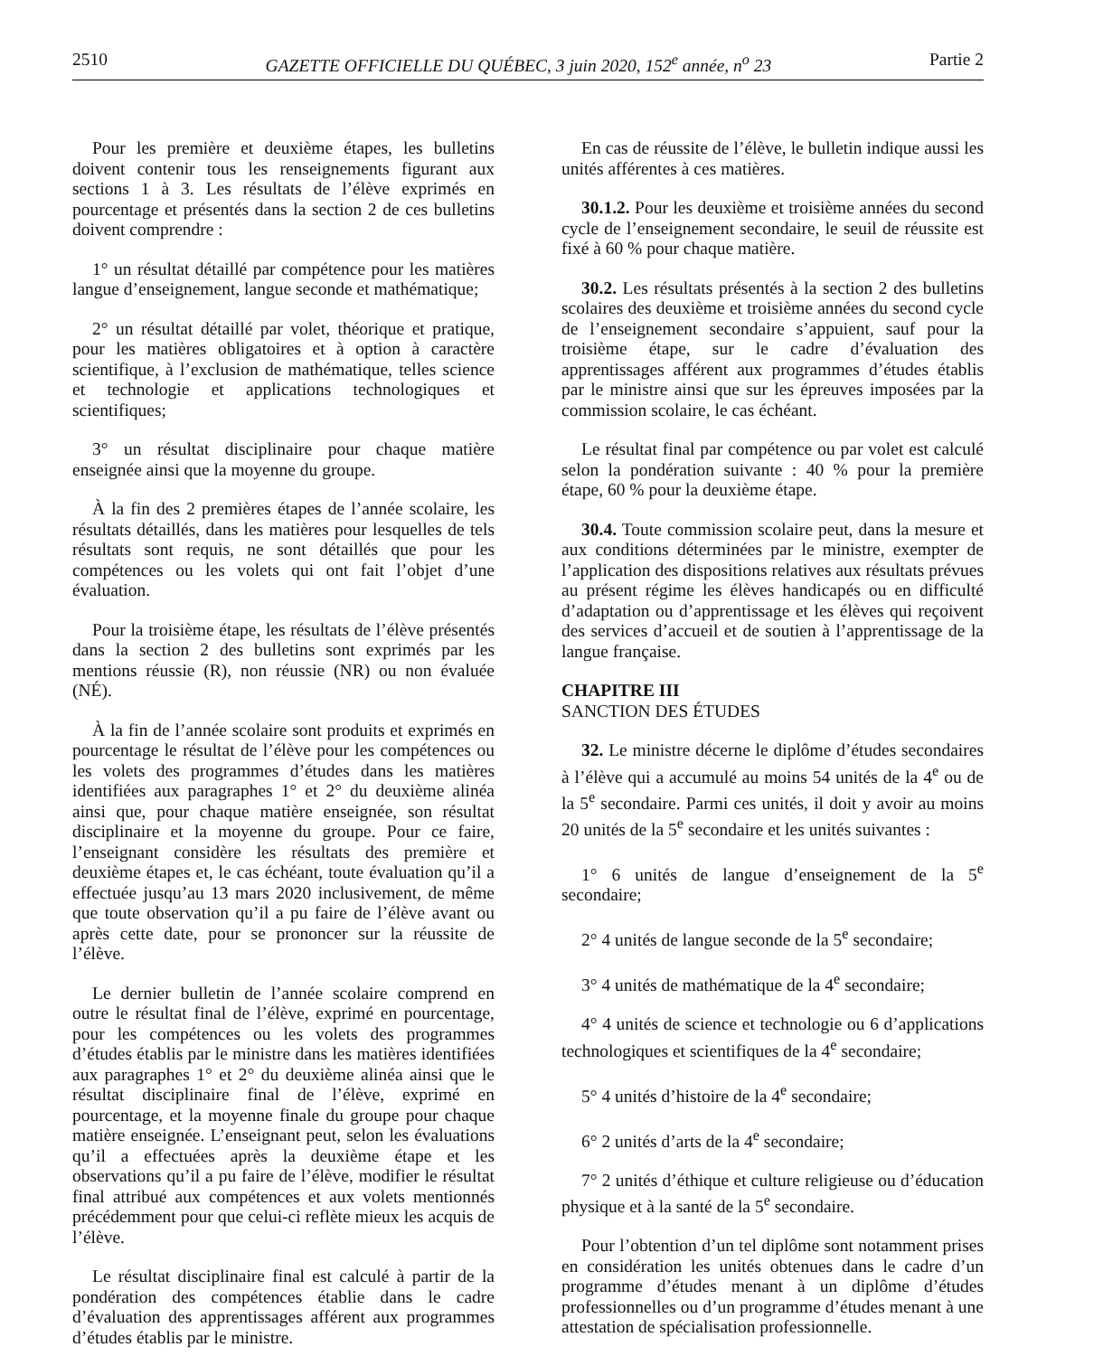2510 GAZETTE OFFICIELLE DU QUÉBEC, 3 juin 2020, 152<sup>e</sup> année, n<sup>o</sup> 23 Partie 2
Pour les première et deuxième étapes, les bulletins doivent contenir tous les renseignements figurant aux sections 1 à 3. Les résultats de l’élève exprimés en pourcentage et présentés dans la section 2 de ces bulletins doivent comprendre :
1° un résultat détaillé par compétence pour les matières langue d’enseignement, langue seconde et mathématique;
2° un résultat détaillé par volet, théorique et pratique, pour les matières obligatoires et à option à caractère scientifique, à l’exclusion de mathématique, telles science et technologie et applications technologiques et scientifiques;
3° un résultat disciplinaire pour chaque matière enseignée ainsi que la moyenne du groupe.
À la fin des 2 premières étapes de l’année scolaire, les résultats détaillés, dans les matières pour lesquelles de tels résultats sont requis, ne sont détaillés que pour les compétences ou les volets qui ont fait l’objet d’une évaluation.
Pour la troisième étape, les résultats de l’élève présentés dans la section 2 des bulletins sont exprimés par les mentions réussie (R), non réussie (NR) ou non évaluée (NÉ).
À la fin de l’année scolaire sont produits et exprimés en pourcentage le résultat de l’élève pour les compétences ou les volets des programmes d’études dans les matières identifiées aux paragraphes 1° et 2° du deuxième alinéa ainsi que, pour chaque matière enseignée, son résultat disciplinaire et la moyenne du groupe. Pour ce faire, l’enseignant considère les résultats des première et deuxième étapes et, le cas échéant, toute évaluation qu’il a effectuée jusqu’au 13 mars 2020 inclusivement, de même que toute observation qu’il a pu faire de l’élève avant ou après cette date, pour se prononcer sur la réussite de l’élève.
Le dernier bulletin de l’année scolaire comprend en outre le résultat final de l’élève, exprimé en pourcentage, pour les compétences ou les volets des programmes d’études établis par le ministre dans les matières identifiées aux paragraphes 1° et 2° du deuxième alinéa ainsi que le résultat disciplinaire final de l’élève, exprimé en pourcentage, et la moyenne finale du groupe pour chaque matière enseignée. L’enseignant peut, selon les évaluations qu’il a effectuées après la deuxième étape et les observations qu’il a pu faire de l’élève, modifier le résultat final attribué aux compétences et aux volets mentionnés précédemment pour que celui-ci reflète mieux les acquis de l’élève.
Le résultat disciplinaire final est calculé à partir de la pondération des compétences établie dans le cadre d’évaluation des apprentissages afférent aux programmes d’études établis par le ministre.
En cas de réussite de l’élève, le bulletin indique aussi les unités afférentes à ces matières.
30.1.2. Pour les deuxième et troisième années du second cycle de l’enseignement secondaire, le seuil de réussite est fixé à 60 % pour chaque matière.
30.2. Les résultats présentés à la section 2 des bulletins scolaires des deuxième et troisième années du second cycle de l’enseignement secondaire s’appuient, sauf pour la troisième étape, sur le cadre d’évaluation des apprentissages afférent aux programmes d’études établis par le ministre ainsi que sur les épreuves imposées par la commission scolaire, le cas échéant.
Le résultat final par compétence ou par volet est calculé selon la pondération suivante : 40 % pour la première étape, 60 % pour la deuxième étape.
30.4. Toute commission scolaire peut, dans la mesure et aux conditions déterminées par le ministre, exempter de l’application des dispositions relatives aux résultats prévues au présent régime les élèves handicapés ou en difficulté d’adaptation ou d’apprentissage et les élèves qui reçoivent des services d’accueil et de soutien à l’apprentissage de la langue française.
CHAPITRE III
SANCTION DES ÉTUDES
32. Le ministre décerne le diplôme d’études secondaires à l’élève qui a accumulé au moins 54 unités de la 4<sup>e</sup> ou de la 5<sup>e</sup> secondaire. Parmi ces unités, il doit y avoir au moins 20 unités de la 5<sup>e</sup> secondaire et les unités suivantes :
1° 6 unités de langue d’enseignement de la 5<sup>e</sup> secondaire;
2° 4 unités de langue seconde de la 5<sup>e</sup> secondaire;
3° 4 unités de mathématique de la 4<sup>e</sup> secondaire;
4° 4 unités de science et technologie ou 6 d’applications technologiques et scientifiques de la 4<sup>e</sup> secondaire;
5° 4 unités d’histoire de la 4<sup>e</sup> secondaire;
6° 2 unités d’arts de la 4<sup>e</sup> secondaire;
7° 2 unités d’éthique et culture religieuse ou d’éducation physique et à la santé de la 5<sup>e</sup> secondaire.
Pour l’obtention d’un tel diplôme sont notamment prises en considération les unités obtenues dans le cadre d’un programme d’études menant à un diplôme d’études professionnelles ou d’un programme d’études menant à une attestation de spécialisation professionnelle.